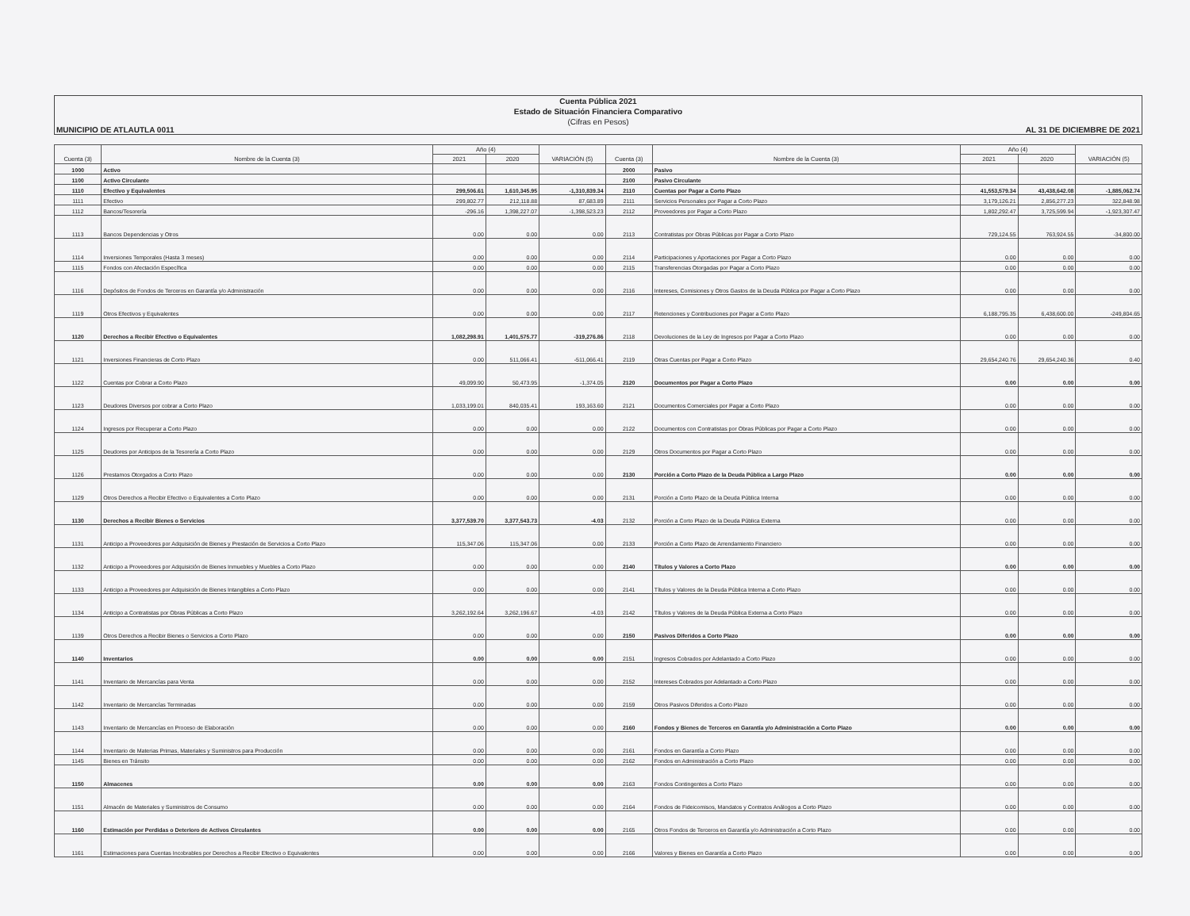Cuenta Pública 2021
Estado de Situación Financiera Comparativo
(Cifras en Pesos)
MUNICIPIO DE ATLAUTLA 0011 AL 31 DE DICIEMBRE DE 2021
| Cuenta (3) | Nombre de la Cuenta (3) | Año (4) | | VARIACIÓN (5) | Cuenta (3) | Nombre de la Cuenta (3) | Año (4) | | VARIACIÓN (5) |
| --- | --- | --- | --- | --- | --- | --- | --- | --- | --- |
| | | 2021 | 2020 | | | | 2021 | 2020 | |
| 1000 | Activo | | | | 2000 | Pasivo | | | |
| 1100 | Activo Circulante | | | | 2100 | Pasivo Circulante | | | |
| 1110 | Efectivo y Equivalentes | 299,506.61 | 1,610,345.95 | -1,310,839.34 | 2110 | Cuentas por Pagar a Corto Plazo | 41,553,579.34 | 43,438,642.08 | -1,885,062.74 |
| 1111 | Efectivo | 299,802.77 | 212,118.88 | 87,683.89 | 2111 | Servicios Personales por Pagar a Corto Plazo | 3,179,126.21 | 2,856,277.23 | 322,848.98 |
| 1112 | Bancos/Tesorería | -296.16 | 1,398,227.07 | -1,398,523.23 | 2112 | Proveedores por Pagar a Corto Plazo | 1,802,292.47 | 3,725,599.94 | -1,923,307.47 |
| 1113 | Bancos Dependencias y Otros | 0.00 | 0.00 | 0.00 | 2113 | Contratistas por Obras Públicas por Pagar a Corto Plazo | 729,124.55 | 763,924.55 | -34,800.00 |
| 1114 | Inversiones Temporales (Hasta 3 meses) | 0.00 | 0.00 | 0.00 | 2114 | Participaciones y Aportaciones por Pagar a Corto Plazo | 0.00 | 0.00 | 0.00 |
| 1115 | Fondos con Afectación Específica | 0.00 | 0.00 | 0.00 | 2115 | Transferencias Otorgadas por Pagar a Corto Plazo | 0.00 | 0.00 | 0.00 |
| 1116 | Depósitos de Fondos de Terceros en Garantía y/o Administración | 0.00 | 0.00 | 0.00 | 2116 | Intereses, Comisiones y Otros Gastos de la Deuda Pública por Pagar a Corto Plazo | 0.00 | 0.00 | 0.00 |
| 1119 | Otros Efectivos y Equivalentes | 0.00 | 0.00 | 0.00 | 2117 | Retenciones y Contribuciones por Pagar a Corto Plazo | 6,188,795.35 | 6,438,600.00 | -249,804.65 |
| 1120 | Derechos a Recibir Efectivo o Equivalentes | 1,082,298.91 | 1,401,575.77 | -319,276.86 | 2118 | Devoluciones de la Ley de Ingresos por Pagar a Corto Plazo | 0.00 | 0.00 | 0.00 |
| 1121 | Inversiones Financieras de Corto Plazo | 0.00 | 511,066.41 | -511,066.41 | 2119 | Otras Cuentas por Pagar a Corto Plazo | 29,654,240.76 | 29,654,240.36 | 0.40 |
| 1122 | Cuentas por Cobrar a Corto Plazo | 49,099.90 | 50,473.95 | -1,374.05 | 2120 | Documentos por Pagar a Corto Plazo | 0.00 | 0.00 | 0.00 |
| 1123 | Deudores Diversos por cobrar a Corto Plazo | 1,033,199.01 | 840,035.41 | 193,163.60 | 2121 | Documentos Comerciales por Pagar a Corto Plazo | 0.00 | 0.00 | 0.00 |
| 1124 | Ingresos por Recuperar a Corto Plazo | 0.00 | 0.00 | 0.00 | 2122 | Documentos con Contratistas por Obras Públicas por Pagar a Corto Plazo | 0.00 | 0.00 | 0.00 |
| 1125 | Deudores por Anticipos de la Tesorería a Corto Plazo | 0.00 | 0.00 | 0.00 | 2129 | Otros Documentos por Pagar a Corto Plazo | 0.00 | 0.00 | 0.00 |
| 1126 | Prestamos Otorgados a Corto Plazo | 0.00 | 0.00 | 0.00 | 2130 | Porción a Corto Plazo de la Deuda Pública a Largo Plazo | 0.00 | 0.00 | 0.00 |
| 1129 | Otros Derechos a Recibir Efectivo o Equivalentes a Corto Plazo | 0.00 | 0.00 | 0.00 | 2131 | Porción a Corto Plazo de la Deuda Pública Interna | 0.00 | 0.00 | 0.00 |
| 1130 | Derechos a Recibir Bienes o Servicios | 3,377,539.70 | 3,377,543.73 | -4.03 | 2132 | Porción a Corto Plazo de la Deuda Pública Externa | 0.00 | 0.00 | 0.00 |
| 1131 | Anticipo a Proveedores por Adquisición de Bienes y Prestación de Servicios a Corto Plazo | 115,347.06 | 115,347.06 | 0.00 | 2133 | Porción a Corto Plazo de Arrendamiento Financiero | 0.00 | 0.00 | 0.00 |
| 1132 | Anticipo a Proveedores por Adquisición de Bienes Inmuebles y Muebles a Corto Plazo | 0.00 | 0.00 | 0.00 | 2140 | Títulos y Valores a Corto Plazo | 0.00 | 0.00 | 0.00 |
| 1133 | Anticipo a Proveedores por Adquisición de Bienes Intangibles a Corto Plazo | 0.00 | 0.00 | 0.00 | 2141 | Títulos y Valores de la Deuda Pública Interna a Corto Plazo | 0.00 | 0.00 | 0.00 |
| 1134 | Anticipo a Contratistas por Obras Públicas a Corto Plazo | 3,262,192.64 | 3,262,196.67 | -4.03 | 2142 | Títulos y Valores de la Deuda Pública Externa a Corto Plazo | 0.00 | 0.00 | 0.00 |
| 1139 | Otros Derechos a Recibir Bienes o Servicios a Corto Plazo | 0.00 | 0.00 | 0.00 | 2150 | Pasivos Diferidos a Corto Plazo | 0.00 | 0.00 | 0.00 |
| 1140 | Inventarios | 0.00 | 0.00 | 0.00 | 2151 | Ingresos Cobrados por Adelantado a Corto Plazo | 0.00 | 0.00 | 0.00 |
| 1141 | Inventario de Mercancías para Venta | 0.00 | 0.00 | 0.00 | 2152 | Intereses Cobrados por Adelantado a Corto Plazo | 0.00 | 0.00 | 0.00 |
| 1142 | Inventario de Mercancías Terminadas | 0.00 | 0.00 | 0.00 | 2159 | Otros Pasivos Diferidos a Corto Plazo | 0.00 | 0.00 | 0.00 |
| 1143 | Inventario de Mercancías en Proceso de Elaboración | 0.00 | 0.00 | 0.00 | 2160 | Fondos y Bienes de Terceros en Garantía y/o Administración a Corto Plazo | 0.00 | 0.00 | 0.00 |
| 1144 | Inventario de Materias Primas, Materiales y Suministros para Producción | 0.00 | 0.00 | 0.00 | 2161 | Fondos en Garantía a Corto Plazo | 0.00 | 0.00 | 0.00 |
| 1145 | Bienes en Tránsito | 0.00 | 0.00 | 0.00 | 2162 | Fondos en Administración a Corto Plazo | 0.00 | 0.00 | 0.00 |
| 1150 | Almacenes | 0.00 | 0.00 | 0.00 | 2163 | Fondos Contingentes a Corto Plazo | 0.00 | 0.00 | 0.00 |
| 1151 | Almacén de Materiales y Suministros de Consumo | 0.00 | 0.00 | 0.00 | 2164 | Fondos de Fideicomisos, Mandatos y Contratos Análogos a Corto Plazo | 0.00 | 0.00 | 0.00 |
| 1160 | Estimación por Perdidas o Deterioro de Activos Circulantes | 0.00 | 0.00 | 0.00 | 2165 | Otros Fondos de Terceros en Garantía y/o Administración a Corto Plazo | 0.00 | 0.00 | 0.00 |
| 1161 | Estimaciones para Cuentas Incobrables por Derechos a Recibir Efectivo o Equivalentes | 0.00 | 0.00 | 0.00 | 2166 | Valores y Bienes en Garantía a Corto Plazo | 0.00 | 0.00 | 0.00 |